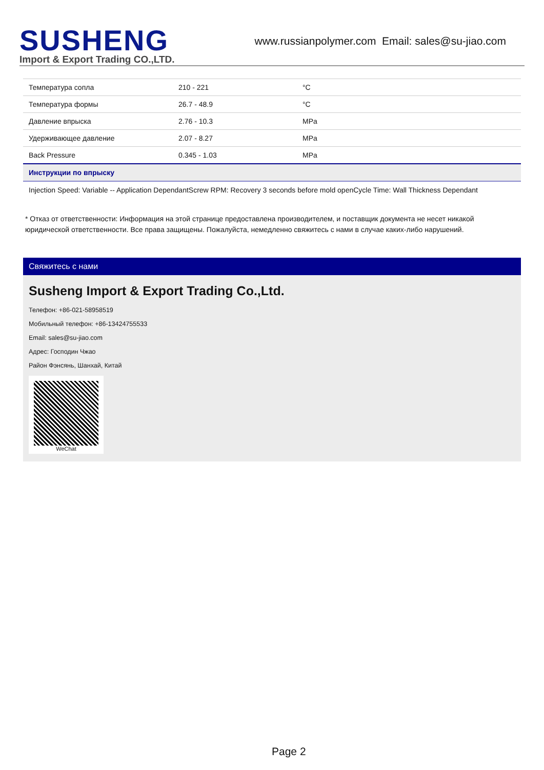SUSHENG
Import & Export Trading CO.,LTD.
www.russianpolymer.com Email: sales@su-jiao.com
| Температура сопла | 210 - 221 | °C |
| Температура формы | 26.7 - 48.9 | °C |
| Давление впрыска | 2.76 - 10.3 | MPa |
| Удерживающее давление | 2.07 - 8.27 | MPa |
| Back Pressure | 0.345 - 1.03 | MPa |
| Инструкции по впрыску | | |
| Injection Speed: Variable -- Application DependantScrew RPM: Recovery 3 seconds before mold openCycle Time: Wall Thickness Dependant | | |
* Отказ от ответственности: Информация на этой странице предоставлена производителем, и поставщик документа не несет никакой юридической ответственности. Все права защищены. Пожалуйста, немедленно свяжитесь с нами в случае каких-либо нарушений.
Свяжитесь с нами
Susheng Import & Export Trading Co.,Ltd.
Телефон: +86-021-58958519
Мобильный телефон: +86-13424755533
Email: sales@su-jiao.com
Адрес: Господин Чжао
Район Фэнсянь, Шанхай, Китай
WeChat
Page 2